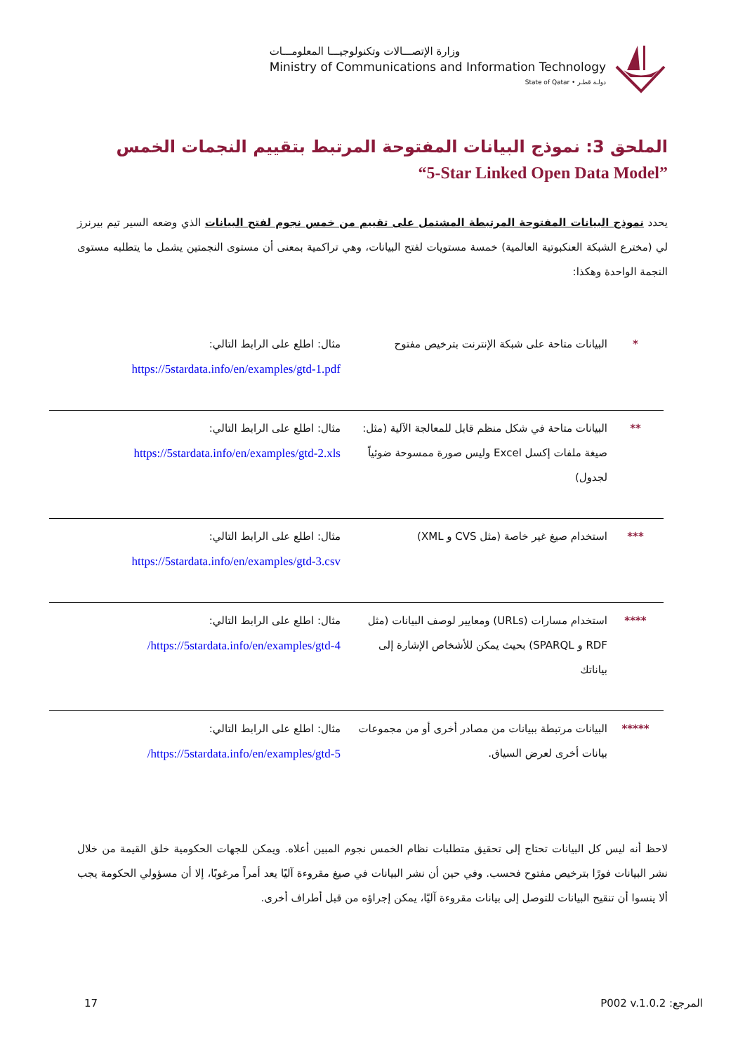وزارة الإتصـــالات وتكنولوجيـــا المعلومـــات
Ministry of Communications and Information Technology
State of Qatar • دولـة قطـر
الملحق 3: نموذج البيانات المفتوحة المرتبط بتقييم النجمات الخمس
“5-Star Linked Open Data Model”
يحدد نموذج البيانات المفتوحة المرتبطة المشتمل على تقييم من خمس نجوم لفتح البيانات الذي وضعه السير تيم بيرنرز لي (مخترع الشبكة العنكبوتية العالمية) خمسة مستويات لفتح البيانات، وهي تراكمية بمعنى أن مستوى النجمتين يشمل ما يتطلبه مستوى النجمة الواحدة وهكذا:
| * | البيانات متاحة على شبكة الإنترنت بترخيص مفتوح | مثال: اطلع على الرابط التالي: https://5stardata.info/en/examples/gtd-1.pdf |
| ** | البيانات متاحة في شكل منظم قابل للمعالجة الآلية (مثل: صيغة ملفات إكسل Excel وليس صورة ممسوحة ضوئياً لجدول) | مثال: اطلع على الرابط التالي: https://5stardata.info/en/examples/gtd-2.xls |
| *** | استخدام صيغ غير خاصة (مثل CVS و XML) | مثال: اطلع على الرابط التالي: https://5stardata.info/en/examples/gtd-3.csv |
| **** | استخدام مسارات (URLs) ومعايير لوصف البيانات (مثل RDF و SPARQL) بحيث يمكن للأشخاص الإشارة إلى بياناتك | مثال: اطلع على الرابط التالي: https://5stardata.info/en/examples/gtd-4/ |
| ***** | البيانات مرتبطة ببيانات من مصادر أخرى أو من مجموعات بيانات أخرى لعرض السياق. | مثال: اطلع على الرابط التالي: https://5stardata.info/en/examples/gtd-5/ |
لاحظ أنه ليس كل البيانات تحتاج إلى تحقيق متطلبات نظام الخمس نجوم المبين أعلاه. ويمكن للجهات الحكومية خلق القيمة من خلال نشر البيانات فورًا بترخيص مفتوح فحسب. وفي حين أن نشر البيانات في صيغ مقروءة آليًا يعد أمراً مرغوبًا، إلا أن مسؤولي الحكومة يجب ألا ينسوا أن تنقيح البيانات للتوصل إلى بيانات مقروءة آليًا، يمكن إجراؤه من قبل أطراف أخرى.
17 المرجع: P002 v.1.0.2